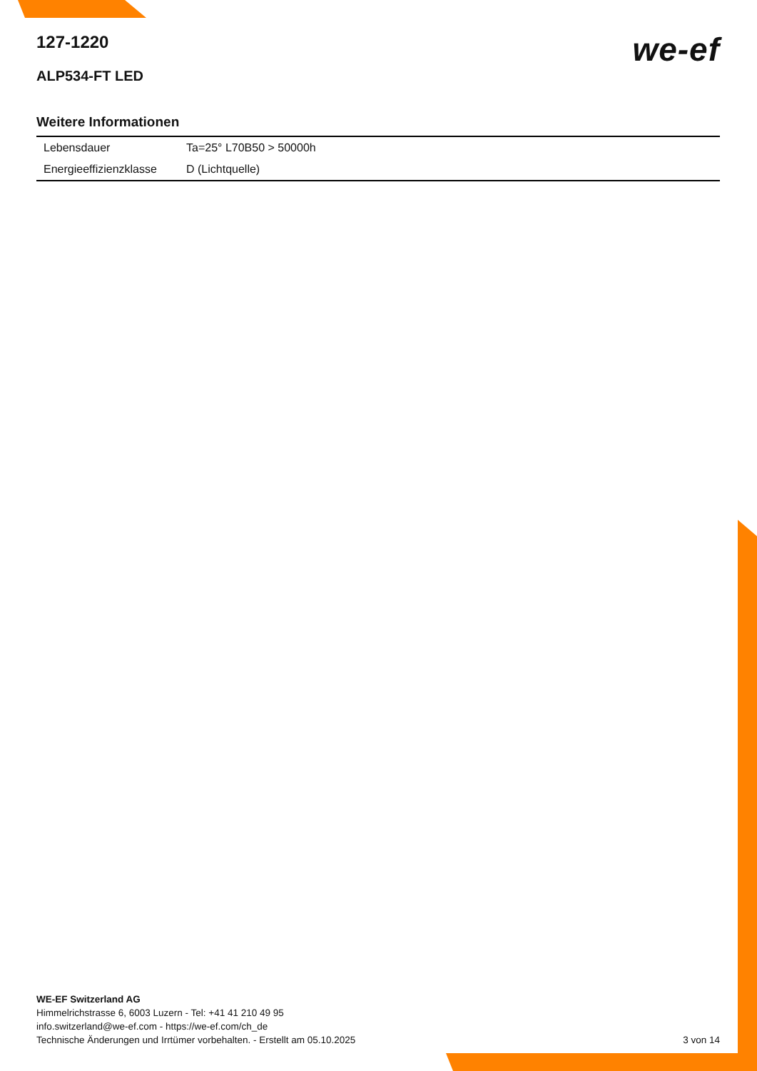we-ef
127-1220
ALP534-FT LED
Weitere Informationen
| Lebensdauer | Ta=25° L70B50 > 50000h |
| Energieeffizienzklasse | D (Lichtquelle) |
WE-EF Switzerland AG
Himmelrichstrasse 6, 6003 Luzern - Tel: +41 41 210 49 95
info.switzerland@we-ef.com - https://we-ef.com/ch_de
Technische Änderungen und Irrtümer vorbehalten. - Erstellt am 05.10.2025 3 von 14